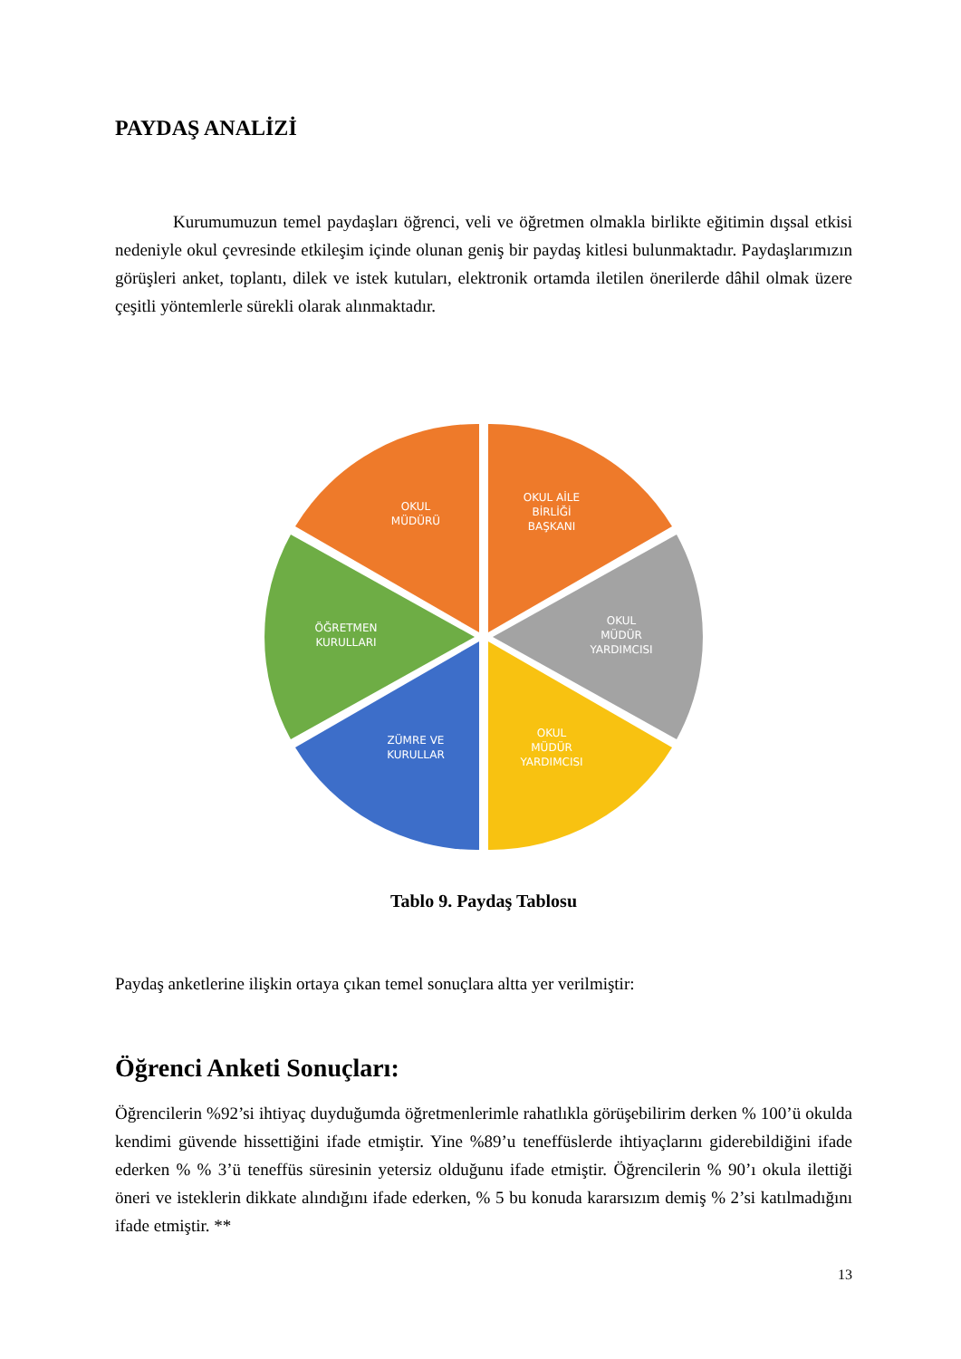PAYDAŞ ANALİZİ
Kurumumuzun temel paydaşları öğrenci, veli ve öğretmen olmakla birlikte eğitimin dışsal etkisi nedeniyle okul çevresinde etkileşim içinde olunan geniş bir paydaş kitlesi bulunmaktadır. Paydaşlarımızın görüşleri anket, toplantı, dilek ve istek kutuları, elektronik ortamda iletilen önerilerde dâhil olmak üzere çeşitli yöntemlerle sürekli olarak alınmaktadır.
OKUL
MÜDÜRÜ
OKUL AİLE
BİRLİĞİ
BAŞKANI
OKUL
MÜDÜR
YARDIMCISI
OKUL
MÜDÜR
YARDIMCISI
ZÜMRE VE
KURULLAR
ÖĞRETMEN
KURULLARI
Tablo 9. Paydaş Tablosu
Paydaş anketlerine ilişkin ortaya çıkan temel sonuçlara altta yer verilmiştir:
Öğrenci Anketi Sonuçları:
Öğrencilerin %92’si ihtiyaç duyduğumda öğretmenlerimle rahatlıkla görüşebilirim derken % 100’ü okulda kendimi güvende hissettiğini ifade etmiştir. Yine %89’u teneffüslerde ihtiyaçlarını giderebildiğini ifade ederken % % 3’ü teneffüs süresinin yetersiz olduğunu ifade etmiştir. Öğrencilerin % 90’ı okula ilettiği öneri ve isteklerin dikkate alındığını ifade ederken, % 5 bu konuda kararsızım demiş % 2’si katılmadığını ifade etmiştir. **
13